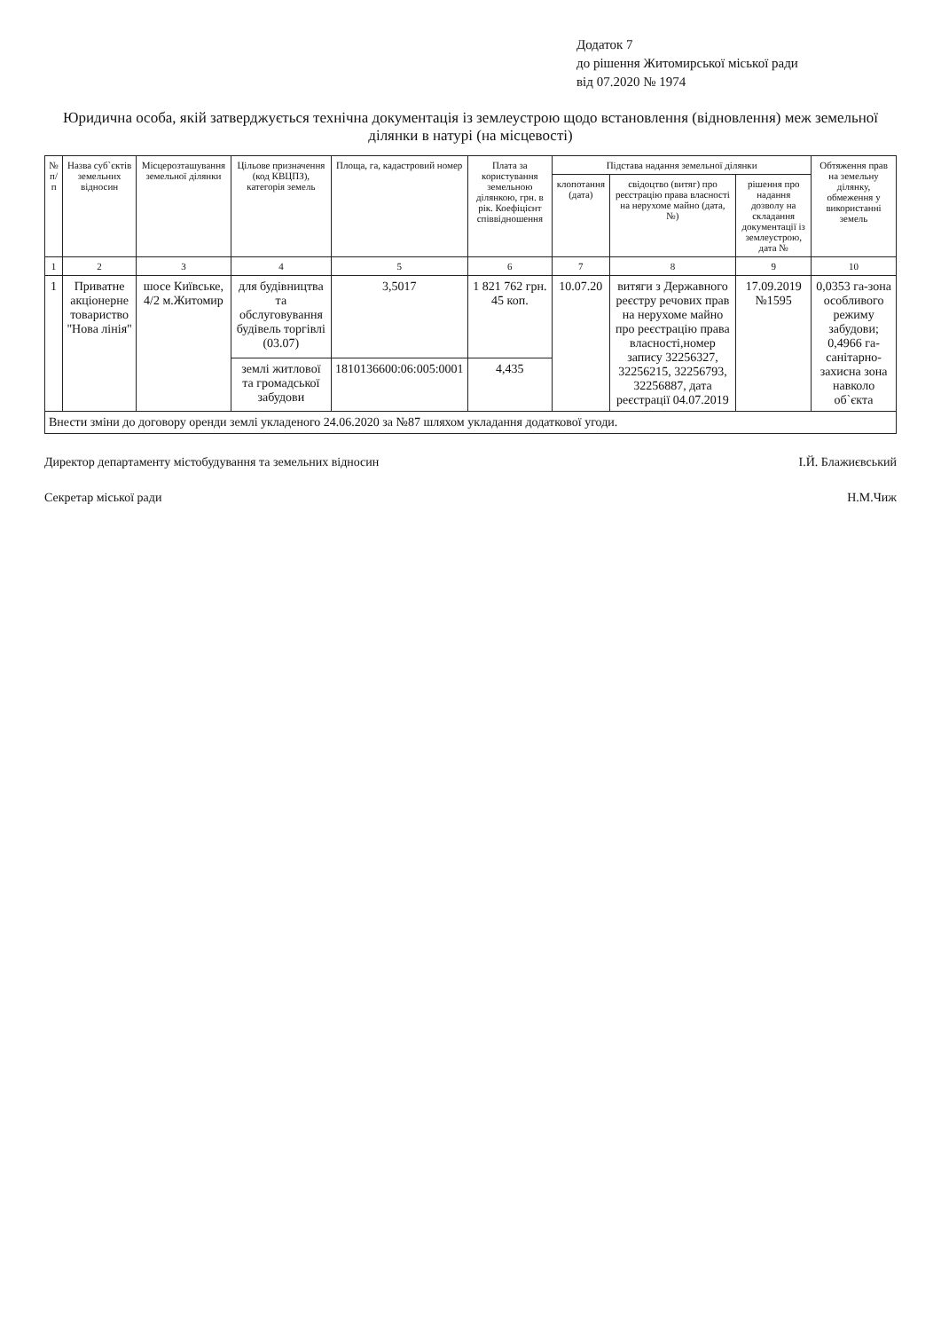Додаток 7
до рішення Житомирської міської ради
від 07.2020 № 1974
Юридична особа, якій затверджується технічна документація із землеустрою щодо встановлення (відновлення) меж земельної ділянки в натурі (на місцевості)
| № п/п | Назва суб`єктів земельних відносин | Місцерозташування земельної ділянки | Цільове призначення (код КВЦПЗ), категорія земель | Площа, га, кадастровий номер | Плата за користування земельною ділянкою, грн. в рік. Коефіцієнт співвідношення | Підстава надання земельної ділянки | | | Обтяження прав на земельну ділянку, обмеження у використанні земель |
| --- | --- | --- | --- | --- | --- | --- | --- | --- | --- |
| | | | | | | клопотання (дата) | свідоцтво (витяг) про реєстрацію права власності на нерухоме майно (дата, №) | рішення про надання дозволу на складання документації із землеустрою, дата № | |
| 1 | 2 | 3 | 4 | 5 | 6 | 7 | 8 | 9 | 10 |
| 1 | Приватне акціонерне товариство "Нова лінія" | шосе Київське, 4/2 м.Житомир | для будівництва та обслуговування будівель торгівлі (03.07) | 3,5017 | 1 821 762 грн. 45 коп. | 10.07.20 | витяги з Державного реєстру речових прав на нерухоме майно про реєстрацію права власності,номер запису 32256327, 32256215, 32256793, 32256887, дата реєстрації 04.07.2019 | 17.09.2019 №1595 | 0,0353 га-зона особливого режиму забудови; 0,4966 га-санітарно-захисна зона навколо об`єкта |
| | | | землі житлової та громадської забудови | 1810136600:06:005:0001 | 4,435 | | | | |
| Внести зміни до договору оренди землі укладеного 24.06.2020 за №87 шляхом укладання додаткової угоди. | | | | | | | | | |
Директор департаменту містобудування та земельних відносин І.Й. Блажиєвський
Секретар міської ради Н.М.Чиж